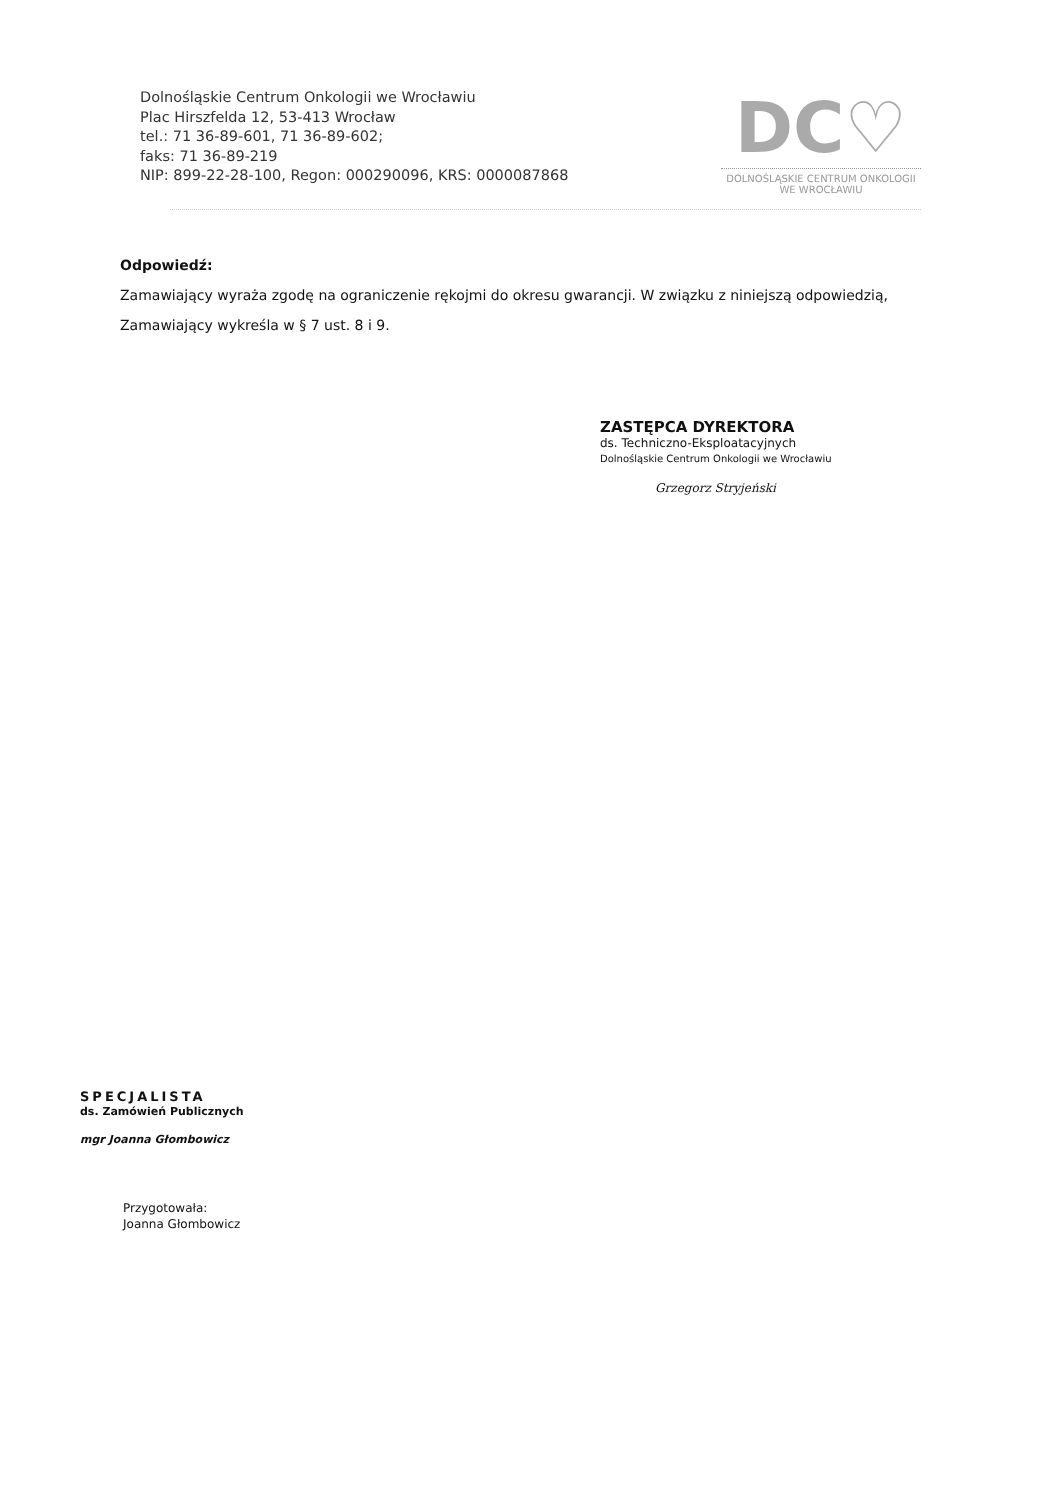Dolnośląskie Centrum Onkologii we Wrocławiu
Plac Hirszfelda 12, 53-413 Wrocław
tel.: 71 36-89-601, 71 36-89-602;
faks: 71 36-89-219
NIP: 899-22-28-100, Regon: 000290096, KRS: 0000087868
DC♡
DOLNOŚLĄSKIE CENTRUM ONKOLOGII
WE WROCŁAWIU
Odpowiedź:
Zamawiający wyraża zgodę na ograniczenie rękojmi do okresu gwarancji. W związku z niniejszą odpowiedzią, Zamawiający wykreśla w § 7 ust. 8 i 9.
ZASTĘPCA DYREKTORA
ds. Techniczno-Eksploatacyjnych
Dolnośląskie Centrum Onkologii we Wrocławiu
Grzegorz Stryjeński
SPECJALISTA
ds. Zamówień Publicznych
mgr Joanna Głombowicz
Przygotowała:
Joanna Głombowicz